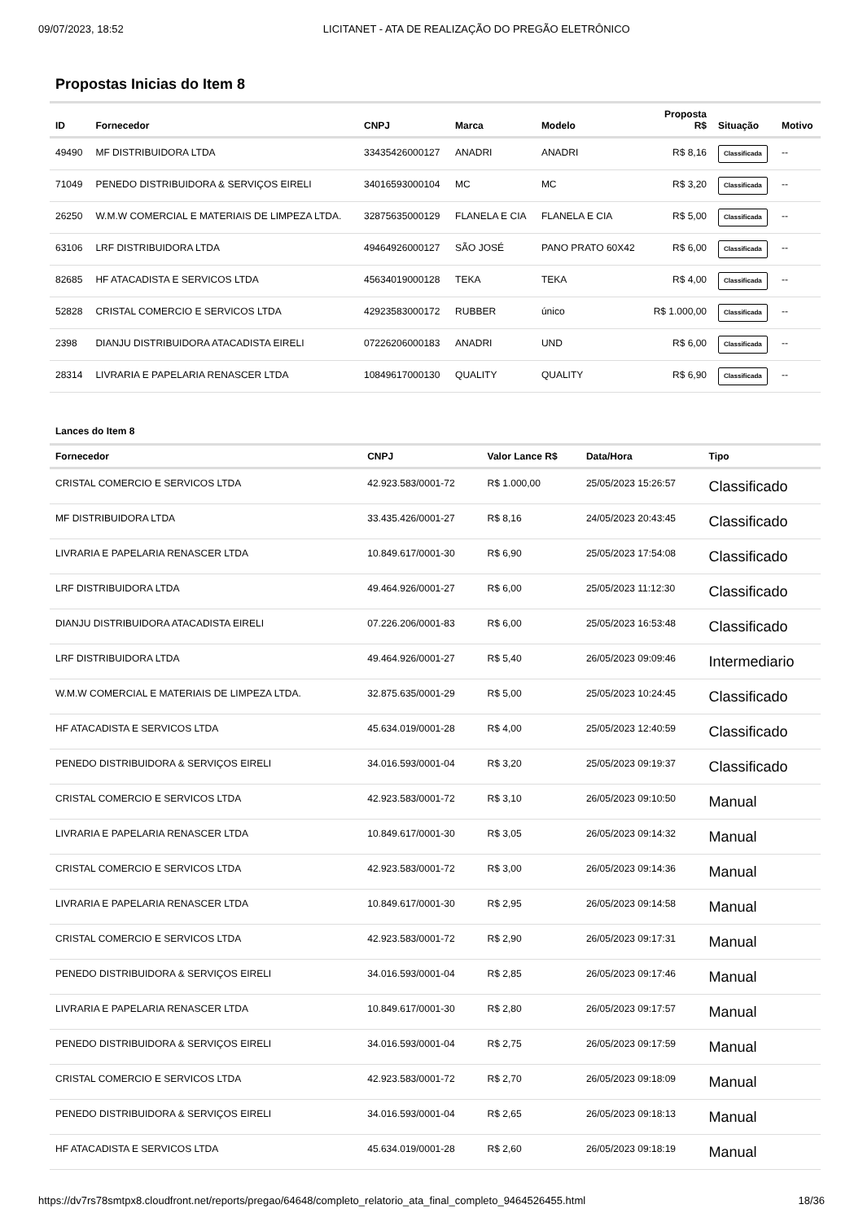09/07/2023, 18:52 LICITANET - ATA DE REALIZAÇÃO DO PREGÃO ELETRÔNICO
Propostas Inicias do Item 8
| ID | Fornecedor | CNPJ | Marca | Modelo | Proposta R$ | Situação | Motivo |
| --- | --- | --- | --- | --- | --- | --- | --- |
| 49490 | MF DISTRIBUIDORA LTDA | 33435426000127 | ANADRI | ANADRI | R$ 8,16 | Classificada | -- |
| 71049 | PENEDO DISTRIBUIDORA & SERVIÇOS EIRELI | 34016593000104 | MC | MC | R$ 3,20 | Classificada | -- |
| 26250 | W.M.W COMERCIAL E MATERIAIS DE LIMPEZA LTDA. | 32875635000129 | FLANELA E CIA | FLANELA E CIA | R$ 5,00 | Classificada | -- |
| 63106 | LRF DISTRIBUIDORA LTDA | 49464926000127 | SÃO JOSÉ | PANO PRATO 60X42 | R$ 6,00 | Classificada | -- |
| 82685 | HF ATACADISTA E SERVICOS LTDA | 45634019000128 | TEKA | TEKA | R$ 4,00 | Classificada | -- |
| 52828 | CRISTAL COMERCIO E SERVICOS LTDA | 42923583000172 | RUBBER | único | R$ 1.000,00 | Classificada | -- |
| 2398 | DIANJU DISTRIBUIDORA ATACADISTA EIRELI | 07226206000183 | ANADRI | UND | R$ 6,00 | Classificada | -- |
| 28314 | LIVRARIA E PAPELARIA RENASCER LTDA | 10849617000130 | QUALITY | QUALITY | R$ 6,90 | Classificada | -- |
Lances do Item 8
| Fornecedor | CNPJ | Valor Lance R$ | Data/Hora | Tipo |
| --- | --- | --- | --- | --- |
| CRISTAL COMERCIO E SERVICOS LTDA | 42.923.583/0001-72 | R$ 1.000,00 | 25/05/2023 15:26:57 | Classificado |
| MF DISTRIBUIDORA LTDA | 33.435.426/0001-27 | R$ 8,16 | 24/05/2023 20:43:45 | Classificado |
| LIVRARIA E PAPELARIA RENASCER LTDA | 10.849.617/0001-30 | R$ 6,90 | 25/05/2023 17:54:08 | Classificado |
| LRF DISTRIBUIDORA LTDA | 49.464.926/0001-27 | R$ 6,00 | 25/05/2023 11:12:30 | Classificado |
| DIANJU DISTRIBUIDORA ATACADISTA EIRELI | 07.226.206/0001-83 | R$ 6,00 | 25/05/2023 16:53:48 | Classificado |
| LRF DISTRIBUIDORA LTDA | 49.464.926/0001-27 | R$ 5,40 | 26/05/2023 09:09:46 | Intermediario |
| W.M.W COMERCIAL E MATERIAIS DE LIMPEZA LTDA. | 32.875.635/0001-29 | R$ 5,00 | 25/05/2023 10:24:45 | Classificado |
| HF ATACADISTA E SERVICOS LTDA | 45.634.019/0001-28 | R$ 4,00 | 25/05/2023 12:40:59 | Classificado |
| PENEDO DISTRIBUIDORA & SERVIÇOS EIRELI | 34.016.593/0001-04 | R$ 3,20 | 25/05/2023 09:19:37 | Classificado |
| CRISTAL COMERCIO E SERVICOS LTDA | 42.923.583/0001-72 | R$ 3,10 | 26/05/2023 09:10:50 | Manual |
| LIVRARIA E PAPELARIA RENASCER LTDA | 10.849.617/0001-30 | R$ 3,05 | 26/05/2023 09:14:32 | Manual |
| CRISTAL COMERCIO E SERVICOS LTDA | 42.923.583/0001-72 | R$ 3,00 | 26/05/2023 09:14:36 | Manual |
| LIVRARIA E PAPELARIA RENASCER LTDA | 10.849.617/0001-30 | R$ 2,95 | 26/05/2023 09:14:58 | Manual |
| CRISTAL COMERCIO E SERVICOS LTDA | 42.923.583/0001-72 | R$ 2,90 | 26/05/2023 09:17:31 | Manual |
| PENEDO DISTRIBUIDORA & SERVIÇOS EIRELI | 34.016.593/0001-04 | R$ 2,85 | 26/05/2023 09:17:46 | Manual |
| LIVRARIA E PAPELARIA RENASCER LTDA | 10.849.617/0001-30 | R$ 2,80 | 26/05/2023 09:17:57 | Manual |
| PENEDO DISTRIBUIDORA & SERVIÇOS EIRELI | 34.016.593/0001-04 | R$ 2,75 | 26/05/2023 09:17:59 | Manual |
| CRISTAL COMERCIO E SERVICOS LTDA | 42.923.583/0001-72 | R$ 2,70 | 26/05/2023 09:18:09 | Manual |
| PENEDO DISTRIBUIDORA & SERVIÇOS EIRELI | 34.016.593/0001-04 | R$ 2,65 | 26/05/2023 09:18:13 | Manual |
| HF ATACADISTA E SERVICOS LTDA | 45.634.019/0001-28 | R$ 2,60 | 26/05/2023 09:18:19 | Manual |
https://dv7rs78smtpx8.cloudfront.net/reports/pregao/64648/completo_relatorio_ata_final_completo_9464526455.html 18/36